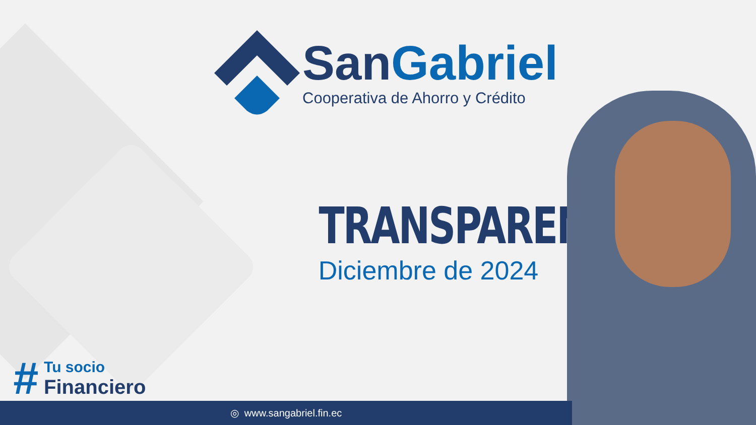San Gabriel
Cooperativa de Ahorro y Crédito
TRANSPARENCIA
Diciembre de 2024
#
Tu socio
Financiero
◎ www.sangabriel.fin.ec